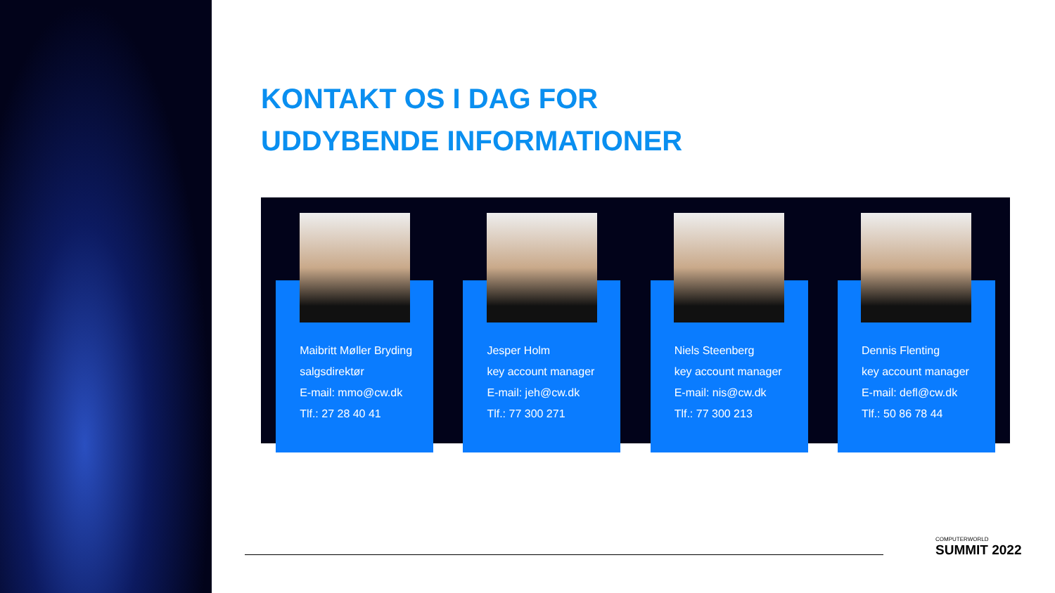KONTAKT OS I DAG FOR
UDDYBENDE INFORMATIONER
Maibritt Møller Bryding
salgsdirektør
E-mail: mmo@cw.dk
Tlf.: 27 28 40 41
Jesper Holm
key account manager
E-mail: jeh@cw.dk
Tlf.: 77 300 271
Niels Steenberg
key account manager
E-mail: nis@cw.dk
Tlf.: 77 300 213
Dennis Flenting
key account manager
E-mail: defl@cw.dk
Tlf.: 50 86 78 44
COMPUTERWORLD
SUMMIT 2022